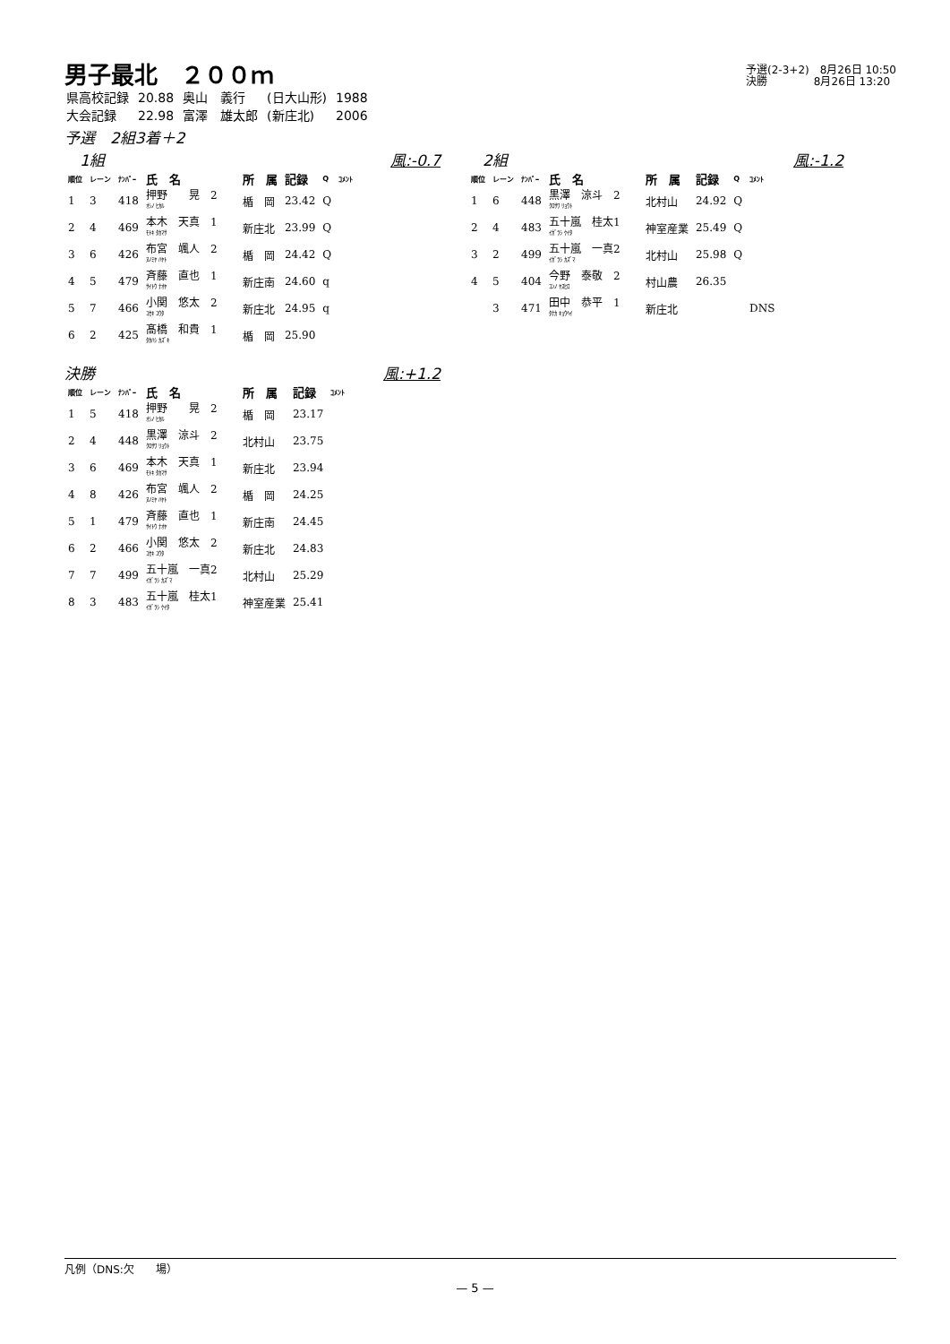男子最北　２００ｍ
予選(2-3+2)　8月26日 10:50
決勝　　　　 8月26日 13:20
| 県高校記録 | 20.88 | 奥山 義行 | (日大山形) | 1988 |
| 大会記録 | 22.98 | 富澤 雄太郎 | (新庄北) | 2006 |
予選　2組3着＋2
　1組 風:-0.7
| 順位 | レーン | ﾅﾝﾊﾞｰ | 氏 名 | 所 属 | 記録 | Q | ｺﾒﾝﾄ |
| --- | --- | --- | --- | --- | --- | --- | --- |
| 1 | 3 | 418 | 押野 晃 2 ｵｼﾉ ﾋｶﾙ | 楯 岡 | 23.42 | Q | |
| 2 | 4 | 469 | 本木 天真 1 ﾓﾄｷ ﾀｶﾏｻ | 新庄北 | 23.99 | Q | |
| 3 | 6 | 426 | 布宮 颯人 2 ﾇﾉﾐﾔ ﾊﾔﾄ | 楯 岡 | 24.42 | Q | |
| 4 | 5 | 479 | 斉藤 直也 1 ｻｲﾄｳ ﾅｵﾔ | 新庄南 | 24.60 | q | |
| 5 | 7 | 466 | 小関 悠太 2 ｺｾｷ ﾕｳﾀ | 新庄北 | 24.95 | q | |
| 6 | 2 | 425 | 髙橋 和貴 1 ﾀｶﾊｼ ｶｽﾞｷ | 楯 岡 | 25.90 | | |
　2組 風:-1.2
| 順位 | レーン | ﾅﾝﾊﾞｰ | 氏 名 | 所 属 | 記録 | Q | ｺﾒﾝﾄ |
| --- | --- | --- | --- | --- | --- | --- | --- |
| 1 | 6 | 448 | 黒澤 涼斗 2 ｸﾛｻﾜ ﾘｮｳﾄ | 北村山 | 24.92 | Q | |
| 2 | 4 | 483 | 五十嵐 桂太1 ｲｶﾞﾗｼ ｹｲﾀ | 神室産業 | 25.49 | Q | |
| 3 | 2 | 499 | 五十嵐 一真2 ｲｶﾞﾗｼ ｶｽﾞﾏ | 北村山 | 25.98 | Q | |
| 4 | 5 | 404 | 今野 泰敬 2 ｺﾝﾉ ﾔｽﾋﾛ | 村山農 | 26.35 | | |
| | 3 | 471 | 田中 恭平 1 ﾀﾅｶ ｷｮｳﾍｲ | 新庄北 | | | DNS |
決勝 風:+1.2
| 順位 | レーン | ﾅﾝﾊﾞｰ | 氏 名 | 所 属 | 記録 | ｺﾒﾝﾄ |
| --- | --- | --- | --- | --- | --- | --- |
| 1 | 5 | 418 | 押野 晃 2 ｵｼﾉ ﾋｶﾙ | 楯 岡 | 23.17 | |
| 2 | 4 | 448 | 黒澤 涼斗 2 ｸﾛｻﾜ ﾘｮｳﾄ | 北村山 | 23.75 | |
| 3 | 6 | 469 | 本木 天真 1 ﾓﾄｷ ﾀｶﾏｻ | 新庄北 | 23.94 | |
| 4 | 8 | 426 | 布宮 颯人 2 ﾇﾉﾐﾔ ﾊﾔﾄ | 楯 岡 | 24.25 | |
| 5 | 1 | 479 | 斉藤 直也 1 ｻｲﾄｳ ﾅｵﾔ | 新庄南 | 24.45 | |
| 6 | 2 | 466 | 小関 悠太 2 ｺｾｷ ﾕｳﾀ | 新庄北 | 24.83 | |
| 7 | 7 | 499 | 五十嵐 一真2 ｲｶﾞﾗｼ ｶｽﾞﾏ | 北村山 | 25.29 | |
| 8 | 3 | 483 | 五十嵐 桂太1 ｲｶﾞﾗｼ ｹｲﾀ | 神室産業 | 25.41 | |
凡例（DNS:欠　　場）
— 5 —